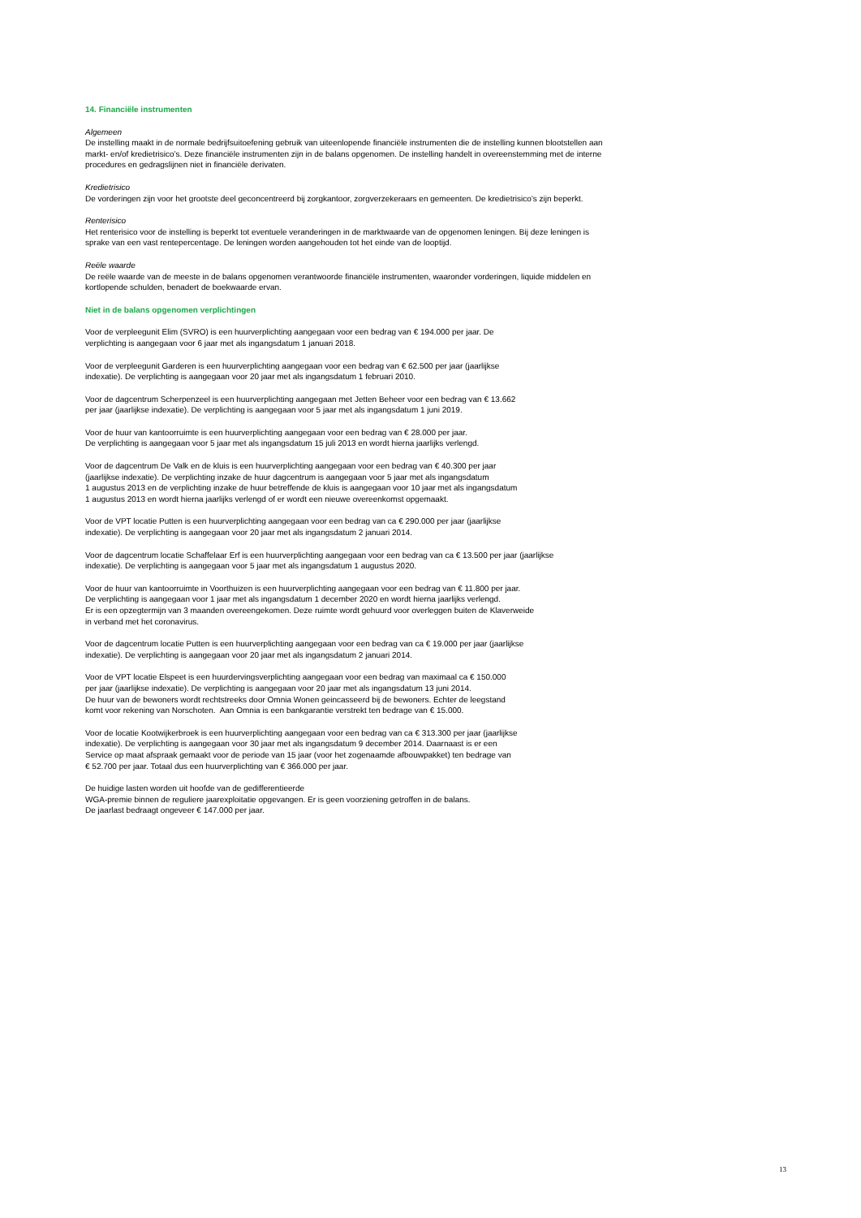14. Financiële instrumenten
Algemeen
De instelling maakt in de normale bedrijfsuitoefening gebruik van uiteenlopende financiële instrumenten die de instelling kunnen blootstellen aan markt- en/of kredietrisico’s. Deze financiële instrumenten zijn in de balans opgenomen. De instelling handelt in overeenstemming met de interne procedures en gedragslijnen niet in financiële derivaten.
Kredietrisico
De vorderingen zijn voor het grootste deel geconcentreerd bij zorgkantoor, zorgverzekeraars en gemeenten. De kredietrisico’s zijn beperkt.
Renterisico
Het renterisico voor de instelling is beperkt tot eventuele veranderingen in de marktwaarde van de opgenomen leningen. Bij deze leningen is sprake van een vast rentepercentage. De leningen worden aangehouden tot het einde van de looptijd.
Reële waarde
De reële waarde van de meeste in de balans opgenomen verantwoorde financiële instrumenten, waaronder vorderingen, liquide middelen en kortlopende schulden, benadert de boekwaarde ervan.
Niet in de balans opgenomen verplichtingen
Voor de verpleegunit Elim (SVRO) is een huurverplichting aangegaan voor een bedrag van € 194.000 per jaar. De
verplichting is aangegaan voor 6 jaar met als ingangsdatum 1 januari 2018.
Voor de verpleegunit Garderen is een huurverplichting aangegaan voor een bedrag van € 62.500 per jaar (jaarlijkse
indexatie). De verplichting is aangegaan voor 20 jaar met als ingangsdatum 1 februari 2010.
Voor de dagcentrum Scherpenzeel is een huurverplichting aangegaan met Jetten Beheer voor een bedrag van € 13.662
per jaar (jaarlijkse indexatie). De verplichting is aangegaan voor 5 jaar met als ingangsdatum 1 juni 2019.
Voor de huur van kantoorruimte is een huurverplichting aangegaan voor een bedrag van € 28.000 per jaar.
De verplichting is aangegaan voor 5 jaar met als ingangsdatum 15 juli 2013 en wordt hierna jaarlijks verlengd.
Voor de dagcentrum De Valk en de kluis is een huurverplichting aangegaan voor een bedrag van € 40.300 per jaar
(jaarlijkse indexatie). De verplichting inzake de huur dagcentrum is aangegaan voor 5 jaar met als ingangsdatum
1 augustus 2013 en de verplichting inzake de huur betreffende de kluis is aangegaan voor 10 jaar met als ingangsdatum
1 augustus 2013 en wordt hierna jaarlijks verlengd of er wordt een nieuwe overeenkomst opgemaakt.
Voor de VPT locatie Putten is een huurverplichting aangegaan voor een bedrag van ca € 290.000 per jaar (jaarlijkse
indexatie). De verplichting is aangegaan voor 20 jaar met als ingangsdatum 2 januari 2014.
Voor de dagcentrum locatie Schaffelaar Erf is een huurverplichting aangegaan voor een bedrag van ca € 13.500 per jaar (jaarlijkse
indexatie). De verplichting is aangegaan voor 5 jaar met als ingangsdatum 1 augustus 2020.
Voor de huur van kantoorruimte in Voorthuizen is een huurverplichting aangegaan voor een bedrag van € 11.800 per jaar.
De verplichting is aangegaan voor 1 jaar met als ingangsdatum 1 december 2020 en wordt hierna jaarlijks verlengd.
Er is een opzegtermijn van 3 maanden overeengekomen. Deze ruimte wordt gehuurd voor overleggen buiten de Klaverweide
in verband met het coronavirus.
Voor de dagcentrum locatie Putten is een huurverplichting aangegaan voor een bedrag van ca € 19.000 per jaar (jaarlijkse
indexatie). De verplichting is aangegaan voor 20 jaar met als ingangsdatum 2 januari 2014.
Voor de VPT locatie Elspeet is een huurdervingsverplichting aangegaan voor een bedrag van maximaal ca € 150.000
per jaar (jaarlijkse indexatie). De verplichting is aangegaan voor 20 jaar met als ingangsdatum 13 juni 2014.
De huur van de bewoners wordt rechtstreeks door Omnia Wonen geincasseerd bij de bewoners. Echter de leegstand
komt voor rekening van Norschoten. Aan Omnia is een bankgarantie verstrekt ten bedrage van € 15.000.
Voor de locatie Kootwijkerbroek is een huurverplichting aangegaan voor een bedrag van ca € 313.300 per jaar (jaarlijkse
indexatie). De verplichting is aangegaan voor 30 jaar met als ingangsdatum 9 december 2014. Daarnaast is er een
Service op maat afspraak gemaakt voor de periode van 15 jaar (voor het zogenaamde afbouwpakket) ten bedrage van
€ 52.700 per jaar. Totaal dus een huurverplichting van € 366.000 per jaar.
De huidige lasten worden uit hoofde van de gedifferentieerde
WGA-premie binnen de reguliere jaarexploitatie opgevangen. Er is geen voorziening getroffen in de balans.
De jaarlast bedraagt ongeveer € 147.000 per jaar.
13